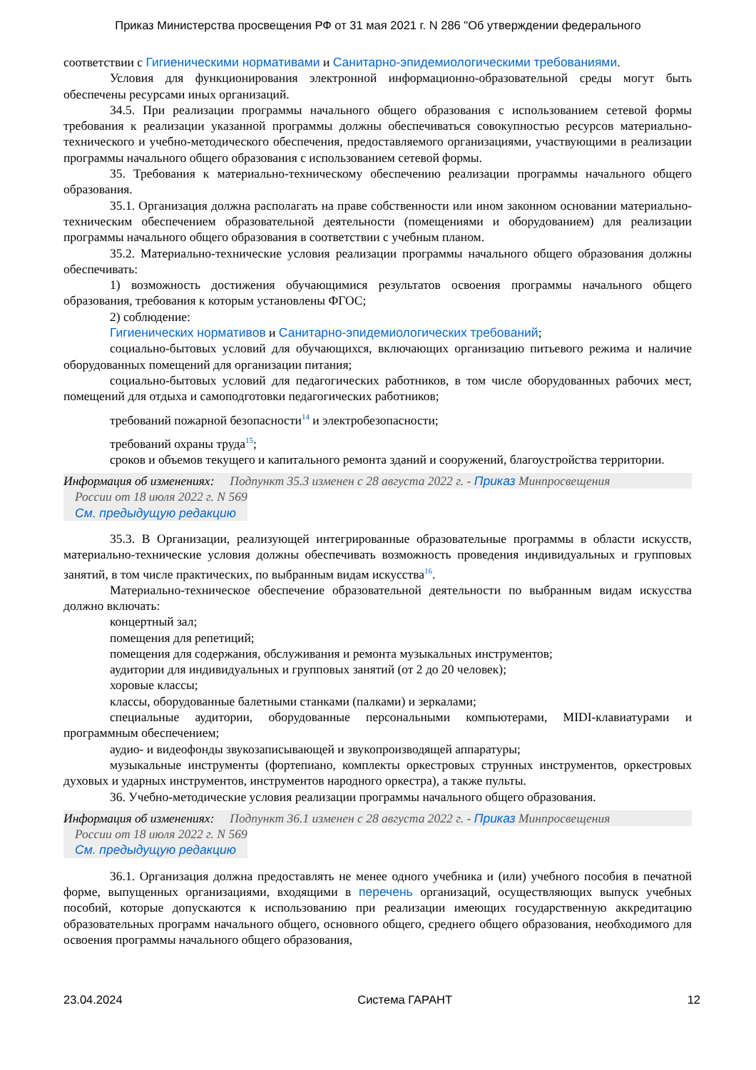Приказ Министерства просвещения РФ от 31 мая 2021 г. N 286 "Об утверждении федерального
соответствии с Гигиеническими нормативами и Санитарно-эпидемиологическими требованиями.
Условия для функционирования электронной информационно-образовательной среды могут быть обеспечены ресурсами иных организаций.
34.5. При реализации программы начального общего образования с использованием сетевой формы требования к реализации указанной программы должны обеспечиваться совокупностью ресурсов материально-технического и учебно-методического обеспечения, предоставляемого организациями, участвующими в реализации программы начального общего образования с использованием сетевой формы.
35. Требования к материально-техническому обеспечению реализации программы начального общего образования.
35.1. Организация должна располагать на праве собственности или ином законном основании материально-техническим обеспечением образовательной деятельности (помещениями и оборудованием) для реализации программы начального общего образования в соответствии с учебным планом.
35.2. Материально-технические условия реализации программы начального общего образования должны обеспечивать:
1) возможность достижения обучающимися результатов освоения программы начального общего образования, требования к которым установлены ФГОС;
2) соблюдение:
Гигиенических нормативов и Санитарно-эпидемиологических требований;
социально-бытовых условий для обучающихся, включающих организацию питьевого режима и наличие оборудованных помещений для организации питания;
социально-бытовых условий для педагогических работников, в том числе оборудованных рабочих мест, помещений для отдыха и самоподготовки педагогических работников;
требований пожарной безопасности<sup>14</sup> и электробезопасности;
требований охраны труда<sup>15</sup>;
сроков и объемов текущего и капитального ремонта зданий и сооружений, благоустройства территории.
Информация об изменениях: Подпункт 35.3 изменен с 28 августа 2022 г. - Приказ Минпросвещения
России от 18 июля 2022 г. N 569
См. предыдущую редакцию
35.3. В Организации, реализующей интегрированные образовательные программы в области искусств, материально-технические условия должны обеспечивать возможность проведения индивидуальных и групповых занятий, в том числе практических, по выбранным видам искусства<sup>16</sup>.
Материально-техническое обеспечение образовательной деятельности по выбранным видам искусства должно включать:
концертный зал;
помещения для репетиций;
помещения для содержания, обслуживания и ремонта музыкальных инструментов;
аудитории для индивидуальных и групповых занятий (от 2 до 20 человек);
хоровые классы;
классы, оборудованные балетными станками (палками) и зеркалами;
специальные аудитории, оборудованные персональными компьютерами, MIDI-клавиатурами и программным обеспечением;
аудио- и видеофонды звукозаписывающей и звукопроизводящей аппаратуры;
музыкальные инструменты (фортепиано, комплекты оркестровых струнных инструментов, оркестровых духовых и ударных инструментов, инструментов народного оркестра), а также пульты.
36. Учебно-методические условия реализации программы начального общего образования.
Информация об изменениях: Подпункт 36.1 изменен с 28 августа 2022 г. - Приказ Минпросвещения
России от 18 июля 2022 г. N 569
См. предыдущую редакцию
36.1. Организация должна предоставлять не менее одного учебника и (или) учебного пособия в печатной форме, выпущенных организациями, входящими в перечень организаций, осуществляющих выпуск учебных пособий, которые допускаются к использованию при реализации имеющих государственную аккредитацию образовательных программ начального общего, основного общего, среднего общего образования, необходимого для освоения программы начального общего образования,
23.04.2024 Система ГАРАНТ 12